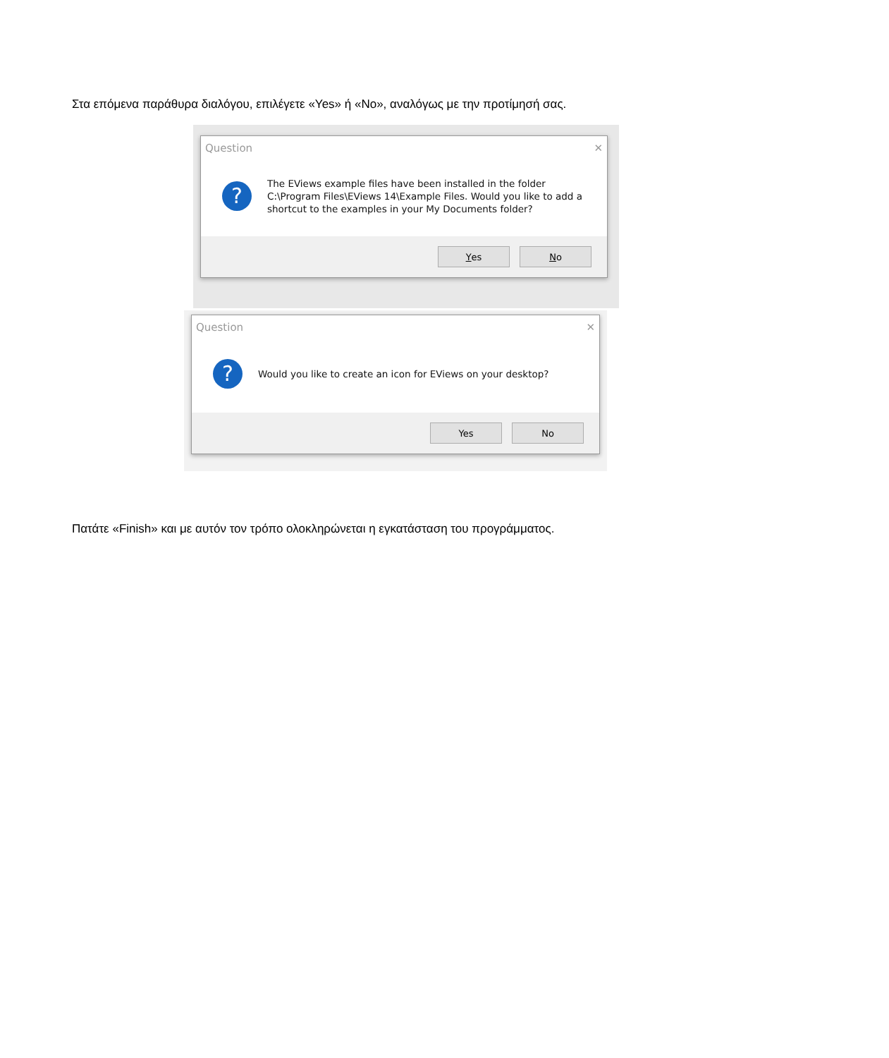Στα επόμενα παράθυρα διαλόγου, επιλέγετε «Yes» ή «No», αναλόγως με την προτίμησή σας.
Question ✕
?
The EViews example files have been installed in the folder C:\Program Files\EViews 14\Example Files. Would you like to add a shortcut to the examples in your My Documents folder?
Yes No
Question ✕
?
Would you like to create an icon for EViews on your desktop?
Yes No
Πατάτε «Finish» και με αυτόν τον τρόπο ολοκληρώνεται η εγκατάσταση του προγράμματος.